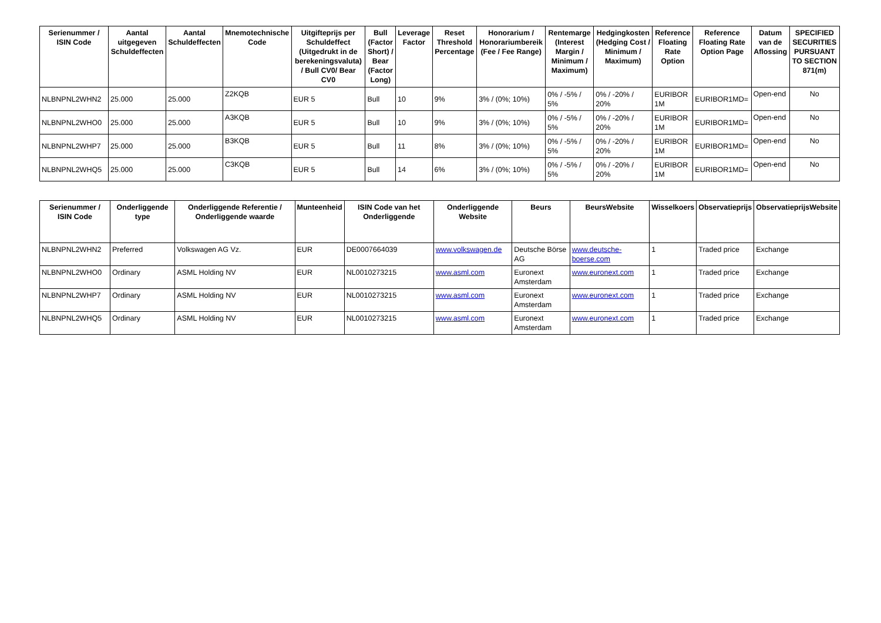| Serienummer / ISIN Code | Aantal uitgegeven Schuldeffecten | Aantal Schuldeffecten | Mnemotechnische Code | Uitgifteprijs per Schuldeffect (Uitgedrukt in de berekeningsvaluta) / Bull CV0/ Bear CV0 | Bull (Factor Short) / Bear (Factor Long) | Leverage Factor | Reset Threshold Percentage | Honorarium / Honorariumbereik (Fee / Fee Range) | Rentemarge (Interest Margin / Minimum / Maximum) | Hedgingkosten (Hedging Cost / Minimum / Maximum) | Reference Floating Rate Option | Reference Floating Rate Option Page | Datum van de Aflossing | SPECIFIED SECURITIES PURSUANT TO SECTION 871(m) |
| --- | --- | --- | --- | --- | --- | --- | --- | --- | --- | --- | --- | --- | --- | --- |
| NLBNPNL2WHN2 | 25.000 | 25.000 | Z2KQB | EUR 5 | Bull | 10 | 9% | 3% / (0%; 10%) | 0% / -5% / 5% | 0% / -20% / 20% | EURIBOR 1M | EURIBOR1MD= | Open-end | No |
| NLBNPNL2WHO0 | 25.000 | 25.000 | A3KQB | EUR 5 | Bull | 10 | 9% | 3% / (0%; 10%) | 0% / -5% / 5% | 0% / -20% / 20% | EURIBOR 1M | EURIBOR1MD= | Open-end | No |
| NLBNPNL2WHP7 | 25.000 | 25.000 | B3KQB | EUR 5 | Bull | 11 | 8% | 3% / (0%; 10%) | 0% / -5% / 5% | 0% / -20% / 20% | EURIBOR 1M | EURIBOR1MD= | Open-end | No |
| NLBNPNL2WHQ5 | 25.000 | 25.000 | C3KQB | EUR 5 | Bull | 14 | 6% | 3% / (0%; 10%) | 0% / -5% / 5% | 0% / -20% / 20% | EURIBOR 1M | EURIBOR1MD= | Open-end | No |
| Serienummer / ISIN Code | Onderliggende type | Onderliggende Referentie / Onderliggende waarde | Munteenheid | ISIN Code van het Onderliggende | Onderliggende Website | Beurs | BeursWebsite | Wisselkoers | Observatieprijs | ObservatieprijsWebsite |
| --- | --- | --- | --- | --- | --- | --- | --- | --- | --- | --- |
| NLBNPNL2WHN2 | Preferred | Volkswagen AG Vz. | EUR | DE0007664039 | www.volkswagen.de | Deutsche Börse AG | www.deutsche-boerse.com | 1 | Traded price | Exchange |
| NLBNPNL2WHO0 | Ordinary | ASML Holding NV | EUR | NL0010273215 | www.asml.com | Euronext Amsterdam | www.euronext.com | 1 | Traded price | Exchange |
| NLBNPNL2WHP7 | Ordinary | ASML Holding NV | EUR | NL0010273215 | www.asml.com | Euronext Amsterdam | www.euronext.com | 1 | Traded price | Exchange |
| NLBNPNL2WHQ5 | Ordinary | ASML Holding NV | EUR | NL0010273215 | www.asml.com | Euronext Amsterdam | www.euronext.com | 1 | Traded price | Exchange |